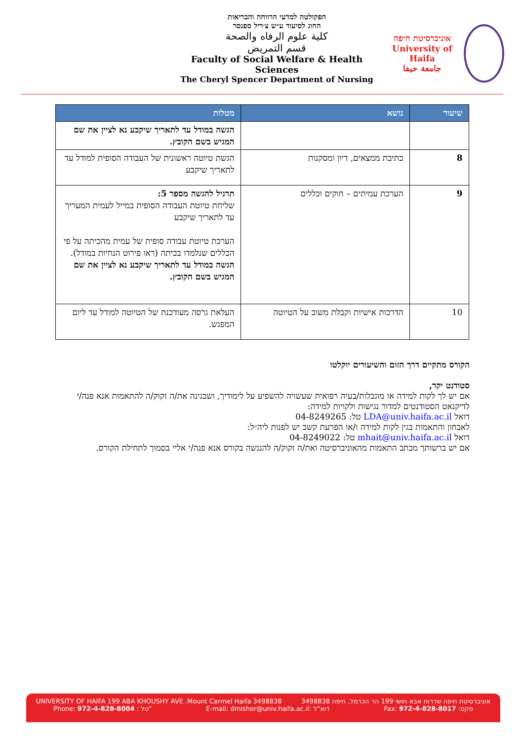הפקולטה למדעי הרווחה והבריאות
החוג לסיעוד ע״ש צ׳ריל ספנסר
كلية علوم الرفاه والصحة
قسم التمريض
Faculty of Social Welfare & Health Sciences
The Cheryl Spencer Department of Nursing
אוניברסיטת חיפה
University of Haifa
جامعة حيفا
| שיעור | נושא | מטלות |
| --- | --- | --- |
| | | הגשה במודל עד לתאריך שיקבע נא לציין את שם המגיש בשם הקובץ. |
| 8 | כתיבת ממצאים, דיון ומסקנות | הגשת טיוטה ראשונית של העבודה הסופית למודל עד לתאריך שיקבע |
| 9 | הערכת עמיתים – חוקים וכללים | תרגיל להגשה מספר 5: שליחת טיוטת העבודה הסופית במייל לעמית המעריך עד לתאריך שיקבע הערכת טיוטת עבודה סופית של עמית מהכיתה על פי הכללים שנלמדו בכיתה (ראו פירוט הנחיות במודל). הגשה במודל עד לתאריך שיקבע נא לציין את שם המגיש בשם הקובץ. |
| 10 | הדרכות אישיות וקבלת משוב על הטיוטה | העלאת גרסה מעודכנת של הטיוטה למודל עד ליום המפגש. |
הקורס מתקיים דרך הזום והשיעורים יוקלטו
סטודנט יקר,
אם יש לך לקות למידה או מוגבלות/בעיה רפואית שעשויה להשפיע על לימודיך, ושבגינה את/ה זקוק/ה להתאמות אנא פנה/י לדיקנאט הסטודנטים למדור נגישות ולקויות למידה:
דואל LDA@univ.haifa.ac.il טל: 04-8249265
לאבחון והתאמות בגין לקות למידה ו/או הפרעת קשב יש לפנות ליה״ל:
דואל mhait@univ.haifa.ac.il טל: 04-8249022
אם יש ברשותך מכתב התאמות מהאוניברסיטה ואת/ה זקוק/ה להנגשה בקורס אנא פנה/י אליי בסמוך לתחילת הקורס.
UNIVERSITY OF HAIFA 199 ABA KHOUSHY AVE .Mount Carmel Haifa 3498838 אוניברסיטת חיפה שדרות אבא חושי 199 הר הכרמל, חיפה 3498838
Phone: 972-4-828-8004 : טל" E-mail: dmishor@univ.haifa.ac.il: דוא"ל Fax: 972-4-828-8017 :פקס